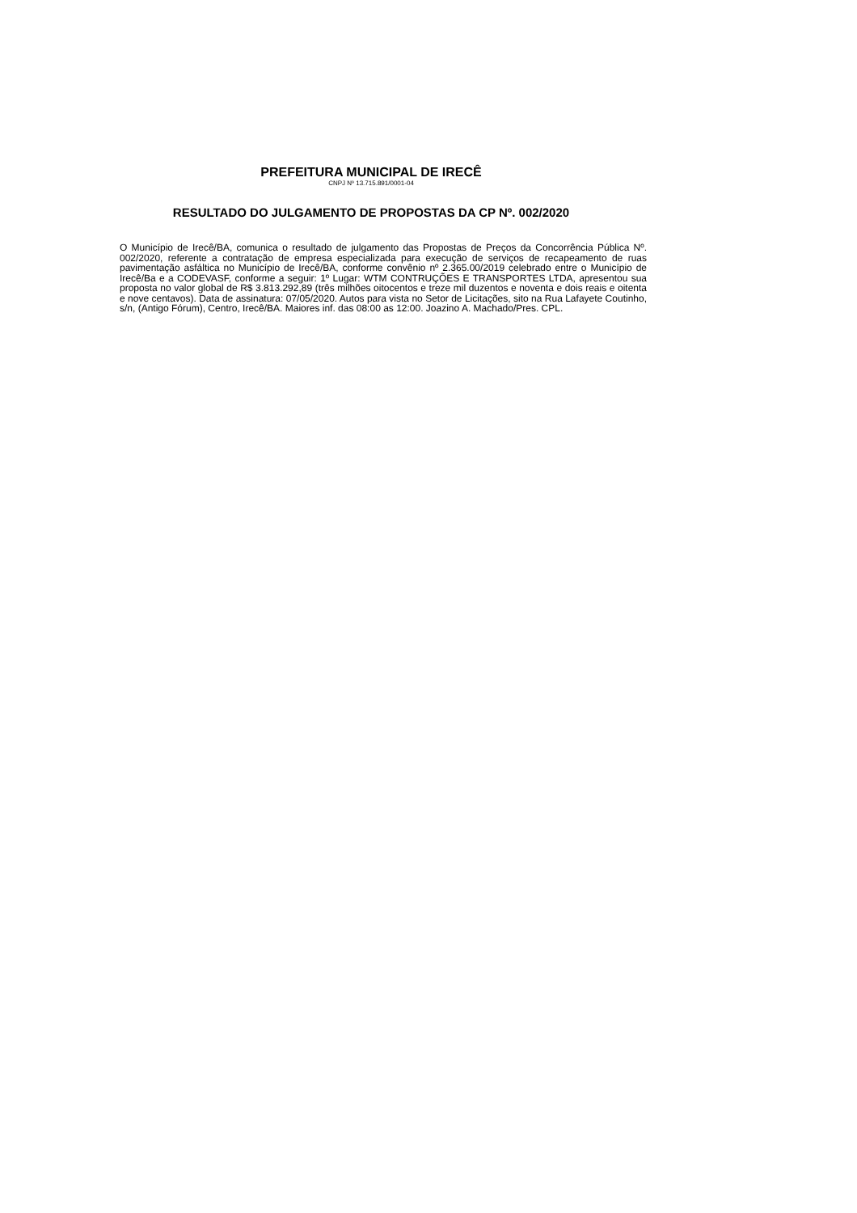PREFEITURA MUNICIPAL DE IRECÊ
CNPJ Nº 13.715.891/0001-04
RESULTADO DO JULGAMENTO DE PROPOSTAS DA CP Nº. 002/2020
O Município de Irecê/BA, comunica o resultado de julgamento das Propostas de Preços da Concorrência Pública Nº. 002/2020, referente a contratação de empresa especializada para execução de serviços de recapeamento de ruas pavimentação asfáltica no Município de Irecê/BA, conforme convênio nº 2.365.00/2019 celebrado entre o Município de Irecê/Ba e a CODEVASF, conforme a seguir: 1º Lugar: WTM CONTRUÇÕES E TRANSPORTES LTDA, apresentou sua proposta no valor global de R$ 3.813.292,89 (três milhões oitocentos e treze mil duzentos e noventa e dois reais e oitenta e nove centavos). Data de assinatura: 07/05/2020. Autos para vista no Setor de Licitações, sito na Rua Lafayete Coutinho, s/n, (Antigo Fórum), Centro, Irecê/BA. Maiores inf. das 08:00 as 12:00. Joazino A. Machado/Pres. CPL.